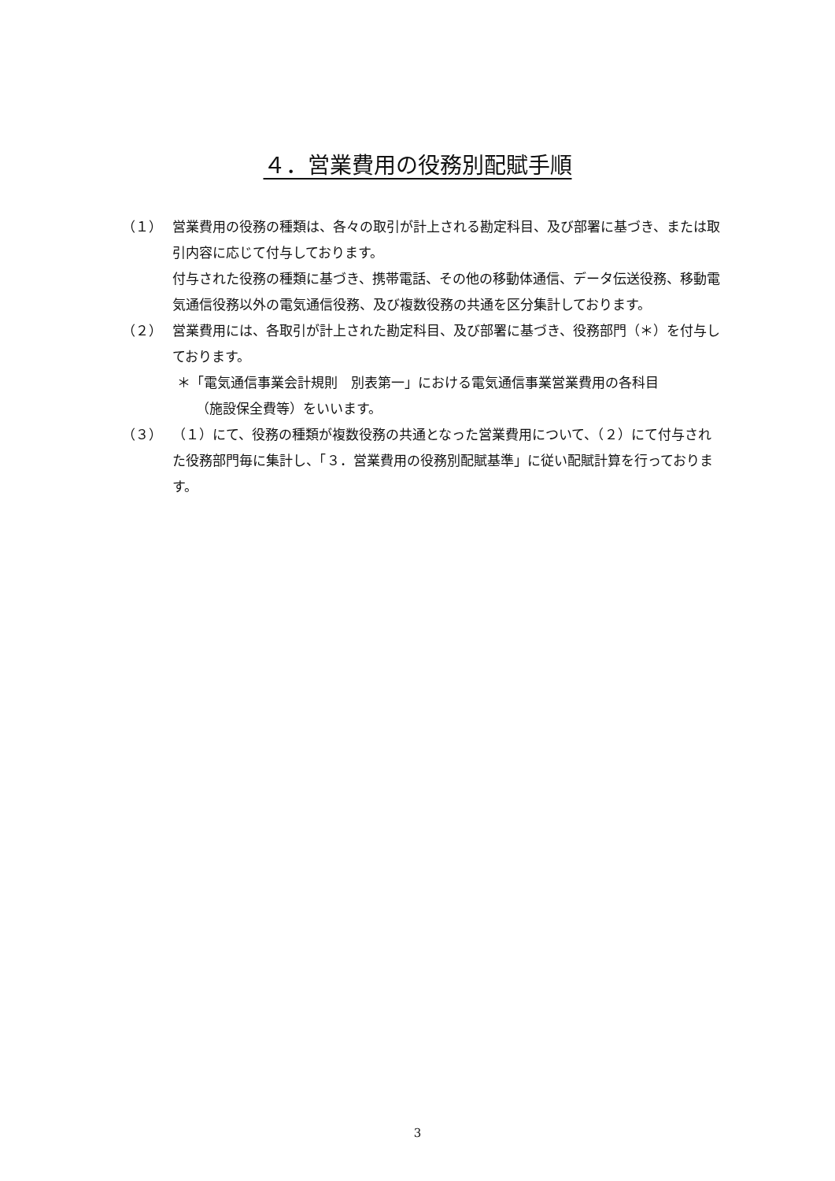４．営業費用の役務別配賦手順
（１） 営業費用の役務の種類は、各々の取引が計上される勘定科目、及び部署に基づき、または取引内容に応じて付与しております。
付与された役務の種類に基づき、携帯電話、その他の移動体通信、データ伝送役務、移動電気通信役務以外の電気通信役務、及び複数役務の共通を区分集計しております。
（２） 営業費用には、各取引が計上された勘定科目、及び部署に基づき、役務部門（＊）を付与しております。
＊「電気通信事業会計規則　別表第一」における電気通信事業営業費用の各科目
（施設保全費等）をいいます。
（３） （１）にて、役務の種類が複数役務の共通となった営業費用について、（２）にて付与された役務部門毎に集計し、「３．営業費用の役務別配賦基準」に従い配賦計算を行っております。
3